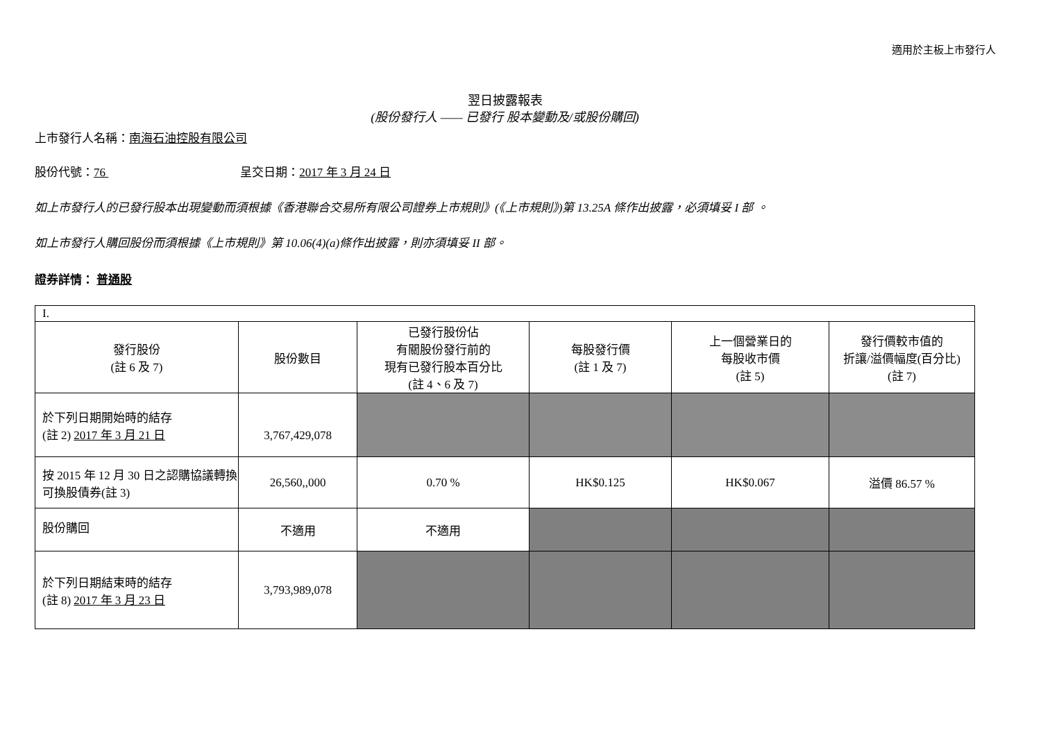適用於主板上市發行人
翌日披露報表
(股份發行人 —— 已發行 股本變動及/或股份購回)
上市發行人名稱：南海石油控股有限公司
股份代號：76 呈交日期：2017 年 3 月 24 日
如上市發行人的已發行股本出現變動而須根據《香港聯合交易所有限公司證券上市規則》(《上市規則》)第 13.25A 條作出披露，必須填妥 I 部 。
如上市發行人購回股份而須根據《上市規則》第 10.06(4)(a)條作出披露，則亦須填妥 II 部。
證券詳情： 普通股
| I. | | | | | |
| 發行股份 (註 6 及 7) | 股份數目 | 已發行股份佔 有關股份發行前的 現有已發行股本百分比 (註 4、6 及 7) | 每股發行價 (註 1 及 7) | 上一個營業日的 每股收市價 (註 5) | 發行價較市值的 折讓/溢價幅度(百分比) (註 7) |
| 於下列日期開始時的結存 (註 2) 2017 年 3 月 21 日 | 3,767,429,078 | | | | |
| 按 2015 年 12 月 30 日之認購協議轉換可換股債券(註 3) | 26,560,,000 | 0.70 % | HK$0.125 | HK$0.067 | 溢價 86.57 % |
| 股份購回 | 不適用 | 不適用 | | | |
| 於下列日期結束時的結存 (註 8) 2017 年 3 月 23 日 | 3,793,989,078 | | | | |